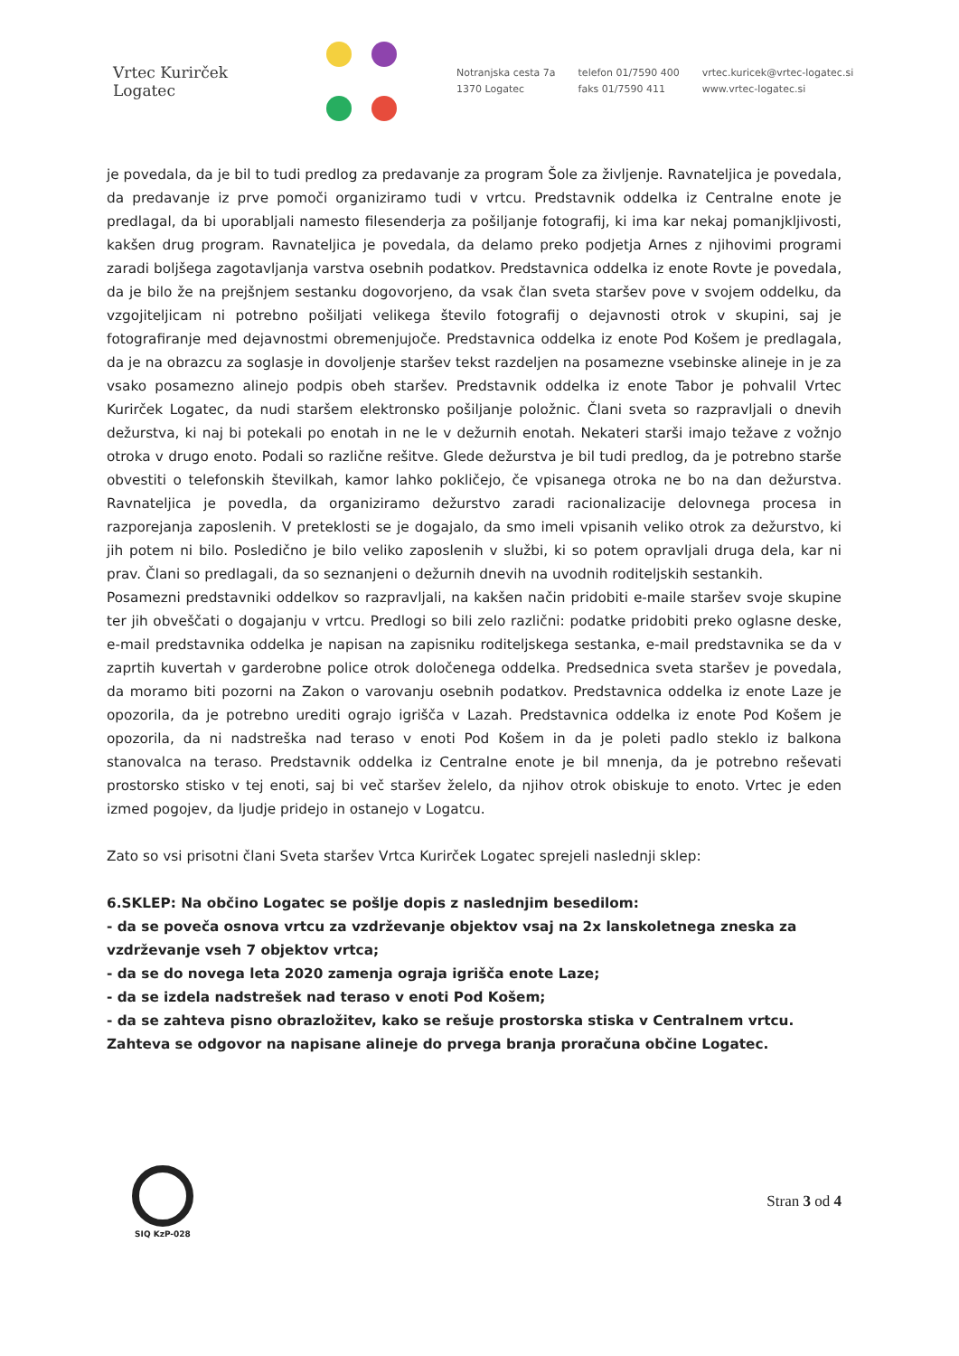Vrtec Kurirček Logatec
Notranjska cesta 7a
1370 Logatec
telefon 01/7590 400
faks 01/7590 411
vrtec.kuricek@vrtec-logatec.si
www.vrtec-logatec.si
je povedala, da je bil to tudi predlog za predavanje za program Šole za življenje. Ravnateljica je povedala, da predavanje iz prve pomoči organiziramo tudi v vrtcu. Predstavnik oddelka iz Centralne enote je predlagal, da bi uporabljali namesto filesenderja za pošiljanje fotografij, ki ima kar nekaj pomanjkljivosti, kakšen drug program. Ravnateljica je povedala, da delamo preko podjetja Arnes z njihovimi programi zaradi boljšega zagotavljanja varstva osebnih podatkov. Predstavnica oddelka iz enote Rovte je povedala, da je bilo že na prejšnjem sestanku dogovorjeno, da vsak član sveta staršev pove v svojem oddelku, da vzgojiteljicam ni potrebno pošiljati velikega število fotografij o dejavnosti otrok v skupini, saj je fotografiranje med dejavnostmi obremenjujoče. Predstavnica oddelka iz enote Pod Košem je predlagala, da je na obrazcu za soglasje in dovoljenje staršev tekst razdeljen na posamezne vsebinske alineje in je za vsako posamezno alinejo podpis obeh staršev. Predstavnik oddelka iz enote Tabor je pohvalil Vrtec Kurirček Logatec, da nudi staršem elektronsko pošiljanje položnic. Člani sveta so razpravljali o dnevih dežurstva, ki naj bi potekali po enotah in ne le v dežurnih enotah. Nekateri starši imajo težave z vožnjo otroka v drugo enoto. Podali so različne rešitve. Glede dežurstva je bil tudi predlog, da je potrebno starše obvestiti o telefonskih številkah, kamor lahko pokličejo, če vpisanega otroka ne bo na dan dežurstva. Ravnateljica je povedla, da organiziramo dežurstvo zaradi racionalizacije delovnega procesa in razporejanja zaposlenih. V preteklosti se je dogajalo, da smo imeli vpisanih veliko otrok za dežurstvo, ki jih potem ni bilo. Posledično je bilo veliko zaposlenih v službi, ki so potem opravljali druga dela, kar ni prav. Člani so predlagali, da so seznanjeni o dežurnih dnevih na uvodnih roditeljskih sestankih.
Posamezni predstavniki oddelkov so razpravljali, na kakšen način pridobiti e-maile staršev svoje skupine ter jih obveščati o dogajanju v vrtcu. Predlogi so bili zelo različni: podatke pridobiti preko oglasne deske, e-mail predstavnika oddelka je napisan na zapisniku roditeljskega sestanka, e-mail predstavnika se da v zaprtih kuvertah v garderobne police otrok določenega oddelka. Predsednica sveta staršev je povedala, da moramo biti pozorni na Zakon o varovanju osebnih podatkov. Predstavnica oddelka iz enote Laze je opozorila, da je potrebno urediti ograjo igrišča v Lazah. Predstavnica oddelka iz enote Pod Košem je opozorila, da ni nadstreška nad teraso v enoti Pod Košem in da je poleti padlo steklo iz balkona stanovalca na teraso. Predstavnik oddelka iz Centralne enote je bil mnenja, da je potrebno reševati prostorsko stisko v tej enoti, saj bi več staršev želelo, da njihov otrok obiskuje to enoto. Vrtec je eden izmed pogojev, da ljudje pridejo in ostanejo v Logatcu.
Zato so vsi prisotni člani Sveta staršev Vrtca Kurirček Logatec sprejeli naslednji sklep:
6.SKLEP: Na občino Logatec se pošlje dopis z naslednjim besedilom:
- da se poveča osnova vrtcu za vzdrževanje objektov vsaj na 2x lanskoletnega zneska za vzdrževanje vseh 7 objektov vrtca;
- da se do novega leta 2020 zamenja ograja igrišča enote Laze;
- da se izdela nadstrešek nad teraso v enoti Pod Košem;
- da se zahteva pisno obrazložitev, kako se rešuje prostorska stiska v Centralnem vrtcu.
Zahteva se odgovor na napisane alineje do prvega branja proračuna občine Logatec.
SIQ KzP-028
Stran 3 od 4